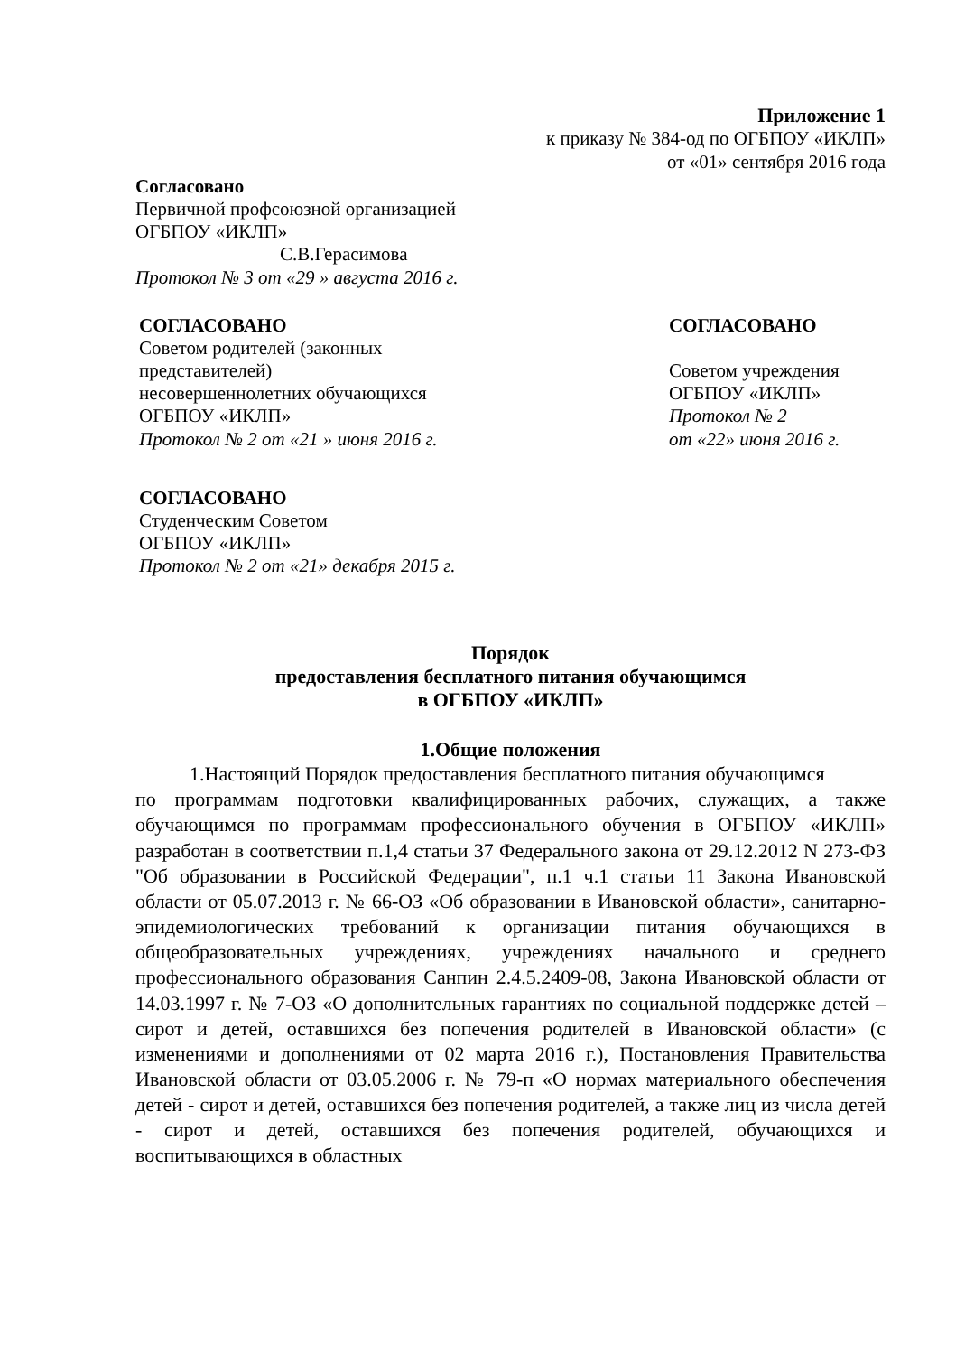Приложение 1
к приказу № 384-од по ОГБПОУ «ИКЛП»
от «01» сентября 2016 года
Согласовано
Первичной профсоюзной организацией
ОГБПОУ «ИКЛП»
С.В.Герасимова
Протокол № 3 от «29 » августа 2016 г.
СОГЛАСОВАНО
Советом родителей (законных представителей)
несовершеннолетних обучающихся
ОГБПОУ «ИКЛП»
Протокол № 2 от «21 » июня 2016 г.
СОГЛАСОВАНО
Советом учреждения
ОГБПОУ «ИКЛП»
Протокол № 2
от «22» июня 2016 г.
СОГЛАСОВАНО
Студенческим Советом
ОГБПОУ «ИКЛП»
Протокол № 2 от «21» декабря 2015 г.
Порядок
предоставления бесплатного питания обучающимся
в ОГБПОУ «ИКЛП»
1.Общие положения
1.Настоящий Порядок предоставления бесплатного питания обучающимся
по программам подготовки квалифицированных рабочих, служащих, а также обучающимся по программам профессионального обучения в ОГБПОУ «ИКЛП» разработан в соответствии п.1,4 статьи 37 Федерального закона от 29.12.2012 N 273-ФЗ "Об образовании в Российской Федерации", п.1 ч.1 статьи 11 Закона Ивановской области от 05.07.2013 г. № 66-ОЗ «Об образовании в Ивановской области», санитарно-эпидемиологических требований к организации питания обучающихся в общеобразовательных учреждениях, учреждениях начального и среднего профессионального образования Санпин 2.4.5.2409-08, Закона Ивановской области от 14.03.1997 г. № 7-ОЗ «О дополнительных гарантиях по социальной поддержке детей – сирот и детей, оставшихся без попечения родителей в Ивановской области» (с изменениями и дополнениями от 02 марта 2016 г.), Постановления Правительства Ивановской области от 03.05.2006 г. № 79-п «О нормах материального обеспечения детей - сирот и детей, оставшихся без попечения родителей, а также лиц из числа детей - сирот и детей, оставшихся без попечения родителей, обучающихся и воспитывающихся в областных